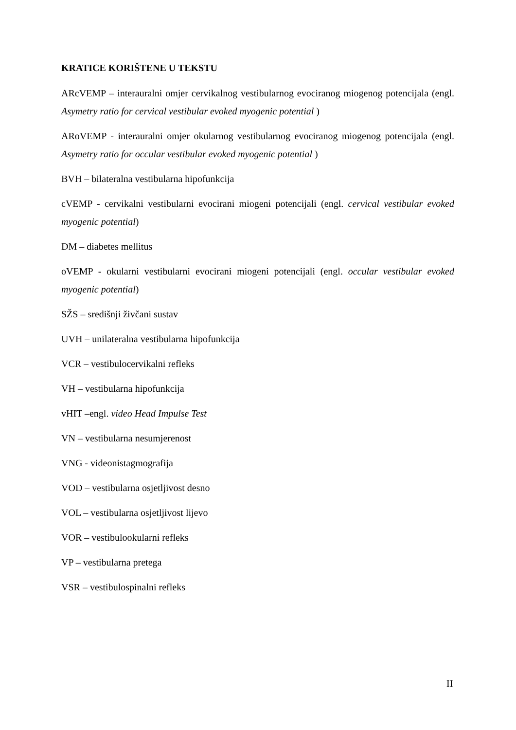KRATICE KORIŠTENE U TEKSTU
ARcVEMP – interauralni omjer cervikalnog vestibularnog evociranog miogenog potencijala (engl. Asymetry ratio for cervical vestibular evoked myogenic potential )
ARoVEMP - interauralni omjer okularnog vestibularnog evociranog miogenog potencijala (engl. Asymetry ratio for occular vestibular evoked myogenic potential )
BVH – bilateralna vestibularna hipofunkcija
cVEMP - cervikalni vestibularni evocirani miogeni potencijali (engl. cervical vestibular evoked myogenic potential)
DM – diabetes mellitus
oVEMP - okularni vestibularni evocirani miogeni potencijali (engl. occular vestibular evoked myogenic potential)
SŽS – središnji živčani sustav
UVH – unilateralna vestibularna hipofunkcija
VCR – vestibulocervikalni refleks
VH – vestibularna hipofunkcija
vHIT –engl. video Head Impulse Test
VN – vestibularna nesumjerenost
VNG - videonistagmografija
VOD – vestibularna osjetljivost desno
VOL – vestibularna osjetljivost lijevo
VOR – vestibulookularni refleks
VP – vestibularna pretega
VSR – vestibulospinalni refleks
II